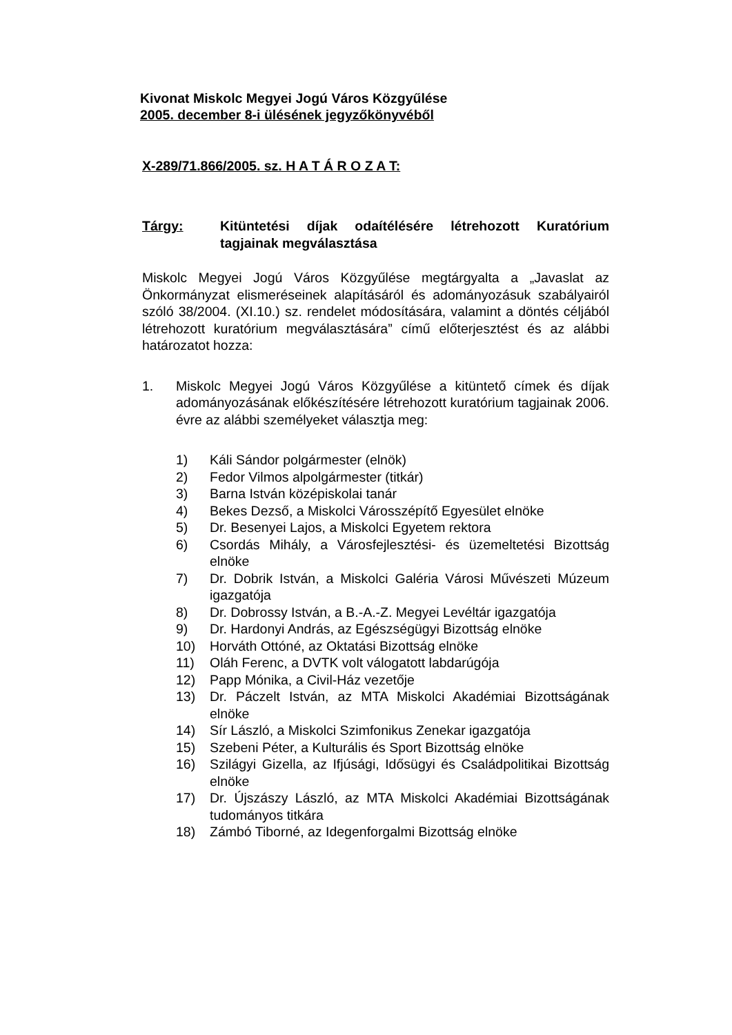Kivonat Miskolc Megyei Jogú Város Közgyűlése
2005. december 8-i ülésének jegyzőkönyvéből
X-289/71.866/2005. sz. H A T Á R O Z A T:
Tárgy: Kitüntetési díjak odaítélésére létrehozott Kuratórium tagjainak megválasztása
Miskolc Megyei Jogú Város Közgyűlése megtárgyalta a „Javaslat az Önkormányzat elismeréseinek alapításáról és adományozásuk szabályairól szóló 38/2004. (XI.10.) sz. rendelet módosítására, valamint a döntés céljából létrehozott kuratórium megválasztására” című előterjesztést és az alábbi határozatot hozza:
1. Miskolc Megyei Jogú Város Közgyűlése a kitüntető címek és díjak adományozásának előkészítésére létrehozott kuratórium tagjainak 2006. évre az alábbi személyeket választja meg:
1) Káli Sándor polgármester (elnök)
2) Fedor Vilmos alpolgármester (titkár)
3) Barna István középiskolai tanár
4) Bekes Dezső, a Miskolci Városszépítő Egyesület elnöke
5) Dr. Besenyei Lajos, a Miskolci Egyetem rektora
6) Csordás Mihály, a Városfejlesztési- és üzemeltetési Bizottság elnöke
7) Dr. Dobrik István, a Miskolci Galéria Városi Művészeti Múzeum igazgatója
8) Dr. Dobrossy István, a B.-A.-Z. Megyei Levéltár igazgatója
9) Dr. Hardonyi András, az Egészségügyi Bizottság elnöke
10) Horváth Ottóné, az Oktatási Bizottság elnöke
11) Oláh Ferenc, a DVTK volt válogatott labdarúgója
12) Papp Mónika, a Civil-Ház vezetője
13) Dr. Páczelt István, az MTA Miskolci Akadémiai Bizottságának elnöke
14) Sír László, a Miskolci Szimfonikus Zenekar igazgatója
15) Szebeni Péter, a Kulturális és Sport Bizottság elnöke
16) Szilágyi Gizella, az Ifjúsági, Idősügyi és Családpolitikai Bizottság elnöke
17) Dr. Újszászy László, az MTA Miskolci Akadémiai Bizottságának tudományos titkára
18) Zámbó Tiborné, az Idegenforgalmi Bizottság elnöke